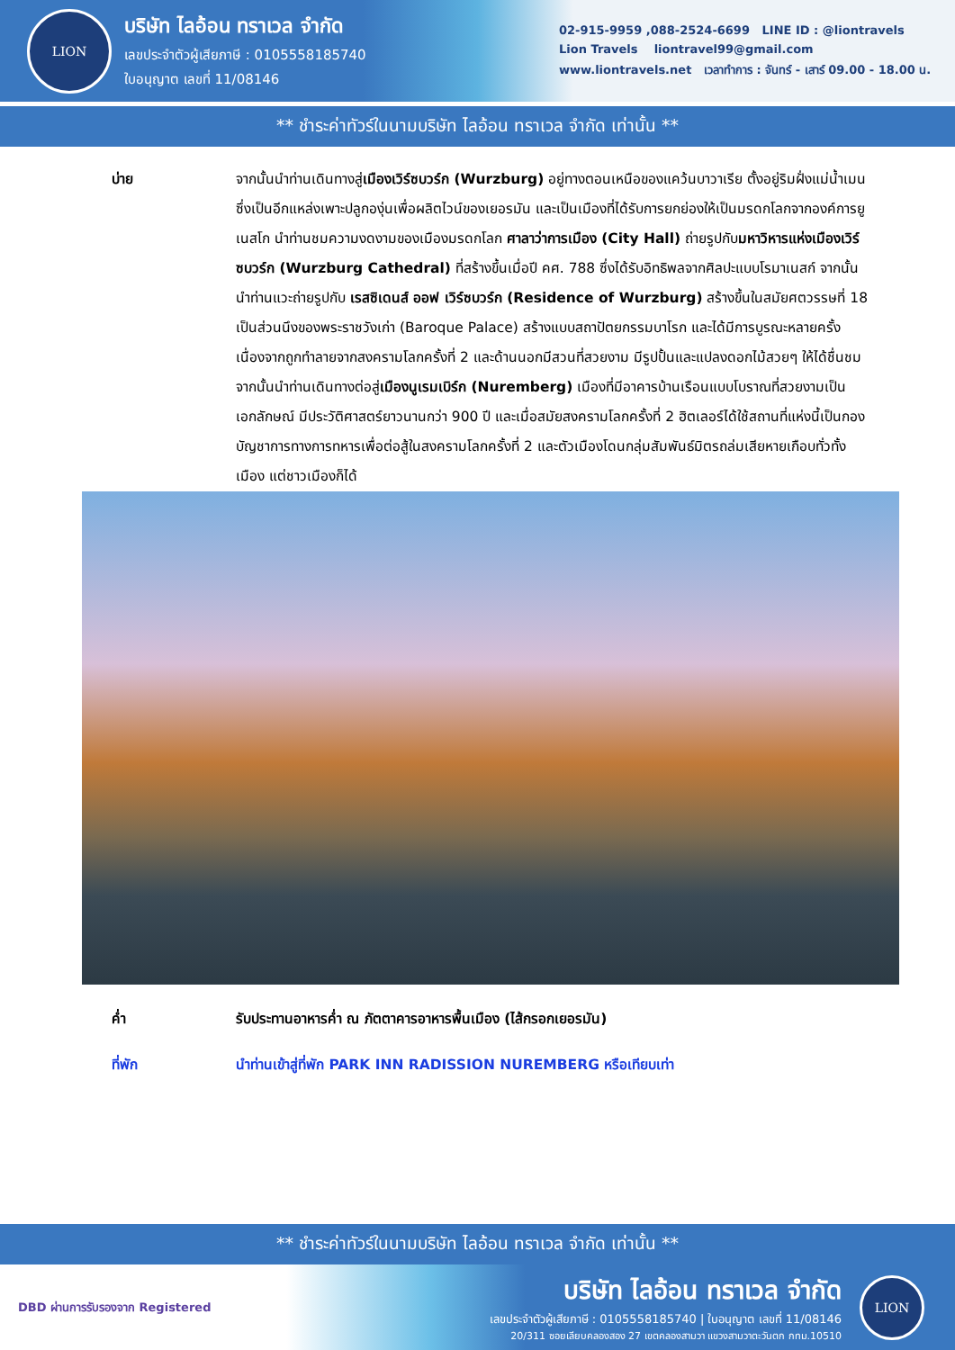LION
บริษัท ไลอ้อน ทราเวล จำกัด
เลขประจำตัวผู้เสียภาษี : 0105558185740
ใบอนุญาต เลขที่ 11/08146
02-915-9959 ,088-2524-6699 LINE ID : @liontravels
Lion Travels liontravel99@gmail.com
www.liontravels.net เวลาทำการ : จันทร์ - เสาร์ 09.00 - 18.00 น.
** ชำระค่าทัวร์ในนามบริษัท ไลอ้อน ทราเวล จำกัด เท่านั้น **
บ่าย จากนั้นนำท่านเดินทางสู่เมืองเวิร์ซบวร์ก (Wurzburg) อยู่ทางตอนเหนือของแคว้นบาวาเรีย ตั้งอยู่ริมฝั่งแม่น้ำเมนซึ่งเป็นอีกแหล่งเพาะปลูกองุ่นเพื่อผลิตไวน์ของเยอรมัน และเป็นเมืองที่ได้รับการยกย่องให้เป็นมรดกโลกจากองค์การยูเนสโก นำท่านชมความงดงามของเมืองมรดกโลก ศาลาว่าการเมือง (City Hall) ถ่ายรูปกับมหาวิหารแห่งเมืองเวิร์ซบวร์ก (Wurzburg Cathedral) ที่สร้างขึ้นเมื่อปี คศ. 788 ซึ่งได้รับอิทธิพลจากศิลปะแบบโรมาเนสก์ จากนั้นนำท่านแวะถ่ายรูปกับ เรสซิเดนส์ ออฟ เวิร์ซบวร์ก (Residence of Wurzburg) สร้างขึ้นในสมัยศตวรรษที่ 18 เป็นส่วนนึงของพระราชวังเก่า (Baroque Palace) สร้างแบบสถาปัตยกรรมบาโรก และได้มีการบูรณะหลายครั้งเนื่องจากถูกทำลายจากสงครามโลกครั้งที่ 2 และด้านนอกมีสวนที่สวยงาม มีรูปปั้นและแปลงดอกไม้สวยๆ ให้ได้ชื่นชม จากนั้นนำท่านเดินทางต่อสู่เมืองนูเรมเบิร์ก (Nuremberg) เมืองที่มีอาคารบ้านเรือนแบบโบราณที่สวยงามเป็นเอกลักษณ์ มีประวัติศาสตร์ยาวนานกว่า 900 ปี และเมื่อสมัยสงครามโลกครั้งที่ 2 ฮิตเลอร์ได้ใช้สถานที่แห่งนี้เป็นกองบัญชาการทางการทหารเพื่อต่อสู้ในสงครามโลกครั้งที่ 2 และตัวเมืองโดนกลุ่มสัมพันธ์มิตรถล่มเสียหายเกือบทั่วทั้งเมือง แต่ชาวเมืองก็ได้
ค่ำ รับประทานอาหารค่ำ ณ ภัตตาคารอาหารพื้นเมือง (ไส้กรอกเยอรมัน)
ที่พัก นำท่านเข้าสู่ที่พัก PARK INN RADISSION NUREMBERG หรือเทียบเท่า
** ชำระค่าทัวร์ในนามบริษัท ไลอ้อน ทราเวล จำกัด เท่านั้น **
DBD ผ่านการรับรองจาก Registered
บริษัท ไลอ้อน ทราเวล จำกัด
เลขประจำตัวผู้เสียภาษี : 0105558185740 | ใบอนุญาต เลขที่ 11/08146
20/311 ซอยเลียบคลองสอง 27 เขตคลองสามวา แขวงสามวาตะวันตก กทม.10510
LION